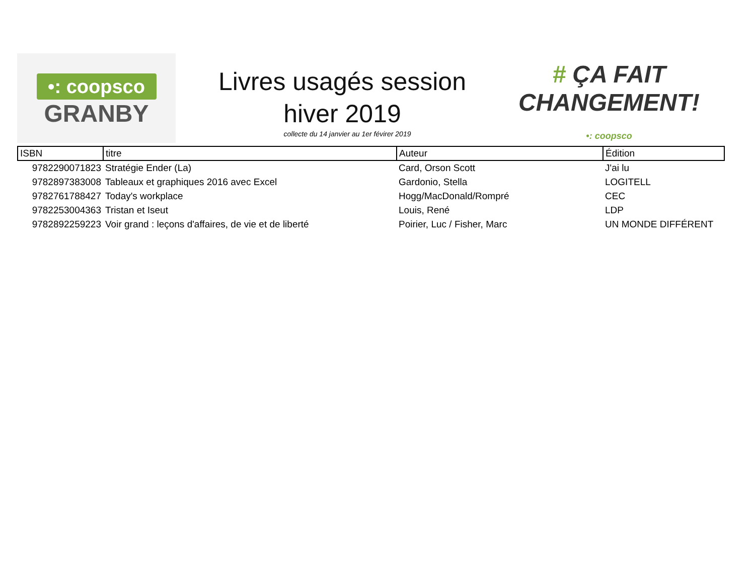•: coopsco
GRANBY
Livres usagés session hiver 2019
collecte du 14 janvier au 1er févirer 2019
# ÇA FAIT
CHANGEMENT!
•: coopsco
| ISBN | titre | Auteur | Édition |
| --- | --- | --- | --- |
| 9782290071823 | Stratégie Ender (La) | Card, Orson Scott | J'ai lu |
| 9782897383008 | Tableaux et graphiques 2016 avec Excel | Gardonio, Stella | LOGITELL |
| 9782761788427 | Today's workplace | Hogg/MacDonald/Rompré | CEC |
| 9782253004363 | Tristan et Iseut | Louis, René | LDP |
| 9782892259223 | Voir grand : leçons d'affaires, de vie et de liberté | Poirier, Luc / Fisher, Marc | UN MONDE DIFFÉRENT |